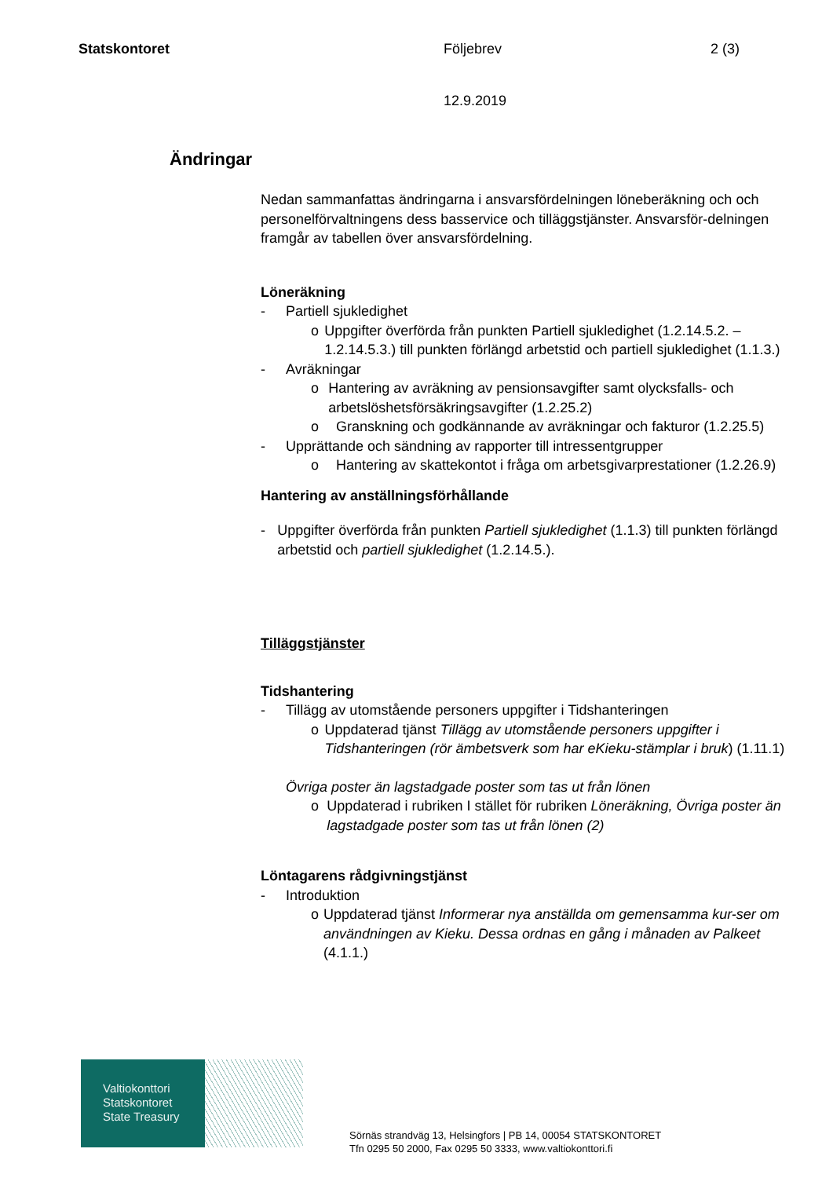Statskontoret Följebrev 2 (3)
12.9.2019
Ändringar
Nedan sammanfattas ändringarna i ansvarsfördelningen löneberäkning och och personelförvaltningens dess basservice och tilläggstjänster. Ansvarsför-delningen framgår av tabellen över ansvarsfördelning.
Löneräkning
- Partiell sjukledighet
o Uppgifter överförda från punkten Partiell sjukledighet (1.2.14.5.2. – 1.2.14.5.3.) till punkten förlängd arbetstid och partiell sjukledighet (1.1.3.)
- Avräkningar
o Hantering av avräkning av pensionsavgifter samt olycksfalls- och arbetslöshetsförsäkringsavgifter (1.2.25.2)
o Granskning och godkännande av avräkningar och fakturor (1.2.25.5)
- Upprättande och sändning av rapporter till intressentgrupper
o Hantering av skattekontot i fråga om arbetsgivarprestationer (1.2.26.9)
Hantering av anställningsförhållande
- Uppgifter överförda från punkten Partiell sjukledighet (1.1.3) till punkten förlängd arbetstid och partiell sjukledighet (1.2.14.5.).
Tilläggstjänster
Tidshantering
- Tillägg av utomstående personers uppgifter i Tidshanteringen
o Uppdaterad tjänst Tillägg av utomstående personers uppgifter i Tidshanteringen (rör ämbetsverk som har eKieku-stämplar i bruk) (1.11.1)
Övriga poster än lagstadgade poster som tas ut från lönen
o Uppdaterad i rubriken I stället för rubriken Löneräkning, Övriga poster än lagstadgade poster som tas ut från lönen (2)
Löntagarens rådgivningstjänst
- Introduktion
o Uppdaterad tjänst Informerar nya anställda om gemensamma kur-ser om användningen av Kieku. Dessa ordnas en gång i månaden av Palkeet (4.1.1.)
Valtiokonttori
Statskontoret
State Treasury
Sörnäs strandväg 13, Helsingfors | PB 14, 00054 STATSKONTORET
Tfn 0295 50 2000, Fax 0295 50 3333, www.valtiokonttori.fi